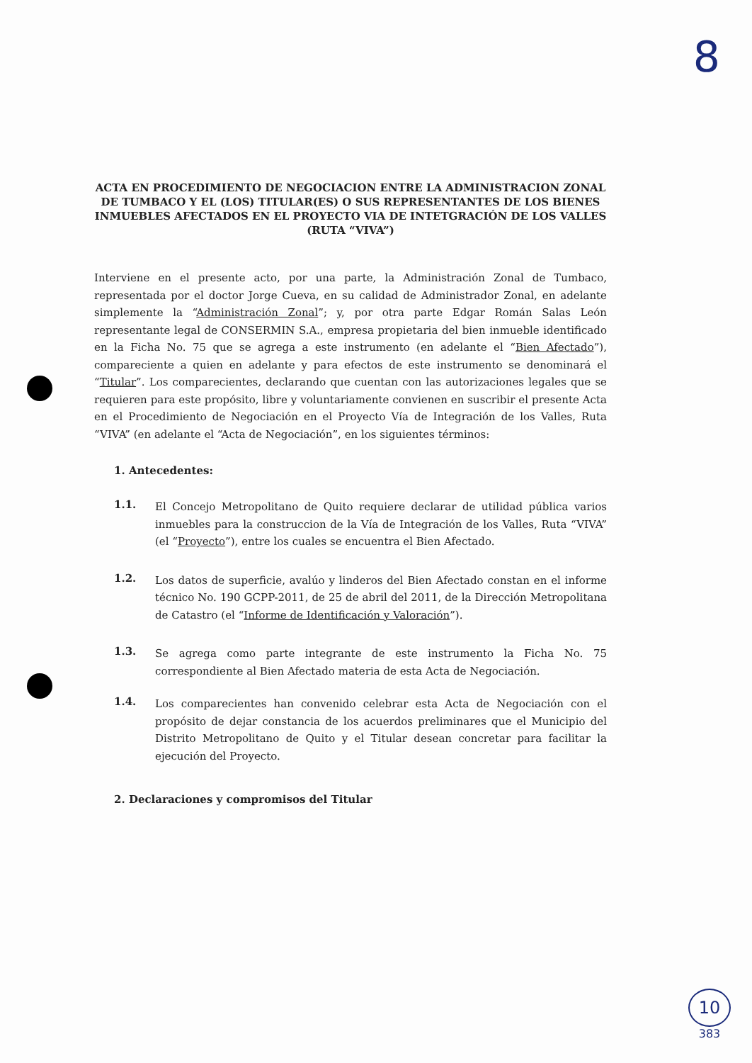8
ACTA EN PROCEDIMIENTO DE NEGOCIACION ENTRE LA ADMINISTRACION ZONAL DE TUMBACO Y EL (LOS) TITULAR(ES) O SUS REPRESENTANTES DE LOS BIENES INMUEBLES AFECTADOS EN EL PROYECTO VIA DE INTETGRACIÓN DE LOS VALLES (RUTA “VIVA”)
Interviene en el presente acto, por una parte, la Administración Zonal de Tumbaco, representada por el doctor Jorge Cueva, en su calidad de Administrador Zonal, en adelante simplemente la “Administración Zonal”; y, por otra parte Edgar Román Salas León representante legal de CONSERMIN S.A., empresa propietaria del bien inmueble identificado en la Ficha No. 75 que se agrega a este instrumento (en adelante el “Bien Afectado”), compareciente a quien en adelante y para efectos de este instrumento se denominará el “Titular”. Los comparecientes, declarando que cuentan con las autorizaciones legales que se requieren para este propósito, libre y voluntariamente convienen en suscribir el presente Acta en el Procedimiento de Negociación en el Proyecto Vía de Integración de los Valles, Ruta “VIVA” (en adelante el “Acta de Negociación”, en los siguientes términos:
1. Antecedentes:
1.1.
El Concejo Metropolitano de Quito requiere declarar de utilidad pública varios inmuebles para la construccion de la Vía de Integración de los Valles, Ruta “VIVA” (el “Proyecto”), entre los cuales se encuentra el Bien Afectado.
1.2.
Los datos de superficie, avalúo y linderos del Bien Afectado constan en el informe técnico No. 190 GCPP-2011, de 25 de abril del 2011, de la Dirección Metropolitana de Catastro (el “Informe de Identificación y Valoración”).
1.3.
Se agrega como parte integrante de este instrumento la Ficha No. 75 correspondiente al Bien Afectado materia de esta Acta de Negociación.
1.4.
Los comparecientes han convenido celebrar esta Acta de Negociación con el propósito de dejar constancia de los acuerdos preliminares que el Municipio del Distrito Metropolitano de Quito y el Titular desean concretar para facilitar la ejecución del Proyecto.
2. Declaraciones y compromisos del Titular
10
383